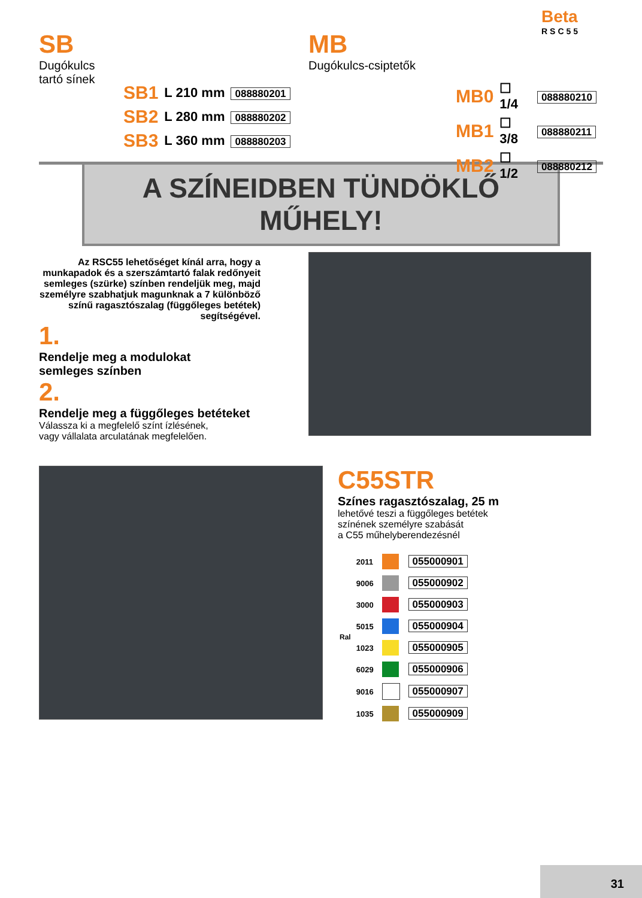Beta
RSC55
SB
Dugókulcs
tartó sínek
| SB1 | L 210 mm | 088880201 |
| SB2 | L 280 mm | 088880202 |
| SB3 | L 360 mm | 088880203 |
MB
Dugókulcs-csiptetők
| MB0 | ☐ 1/4 | 088880210 |
| MB1 | ☐ 3/8 | 088880211 |
| MB2 | ☐ 1/2 | 088880212 |
A SZÍNEIDBEN TÜNDÖKLŐ MŰHELY!
Az RSC55 lehetőséget kínál arra, hogy a munkapadok és a szerszámtartó falak redőnyeit semleges (szürke) színben rendeljük meg, majd személyre szabhatjuk magunknak a 7 különböző színű ragasztószalag (függőleges betétek) segítségével.
1.
Rendelje meg a modulokat
semleges színben
2.
Rendelje meg a függőleges betéteket
Válassza ki a megfelelő színt ízlésének,
vagy vállalata arculatának megfelelően.
C55STR
Színes ragasztószalag, 25 m
lehetővé teszi a függőleges betétek
színének személyre szabását
a C55 műhelyberendezésnél
| Ral | | | |
| --- | --- | --- | --- |
| | 2011 | | 055000901 |
| | 9006 | | 055000902 |
| | 3000 | | 055000903 |
| | 5015 | | 055000904 |
| | 1023 | | 055000905 |
| | 6029 | | 055000906 |
| | 9016 | | 055000907 |
| | 1035 | | 055000909 |
31